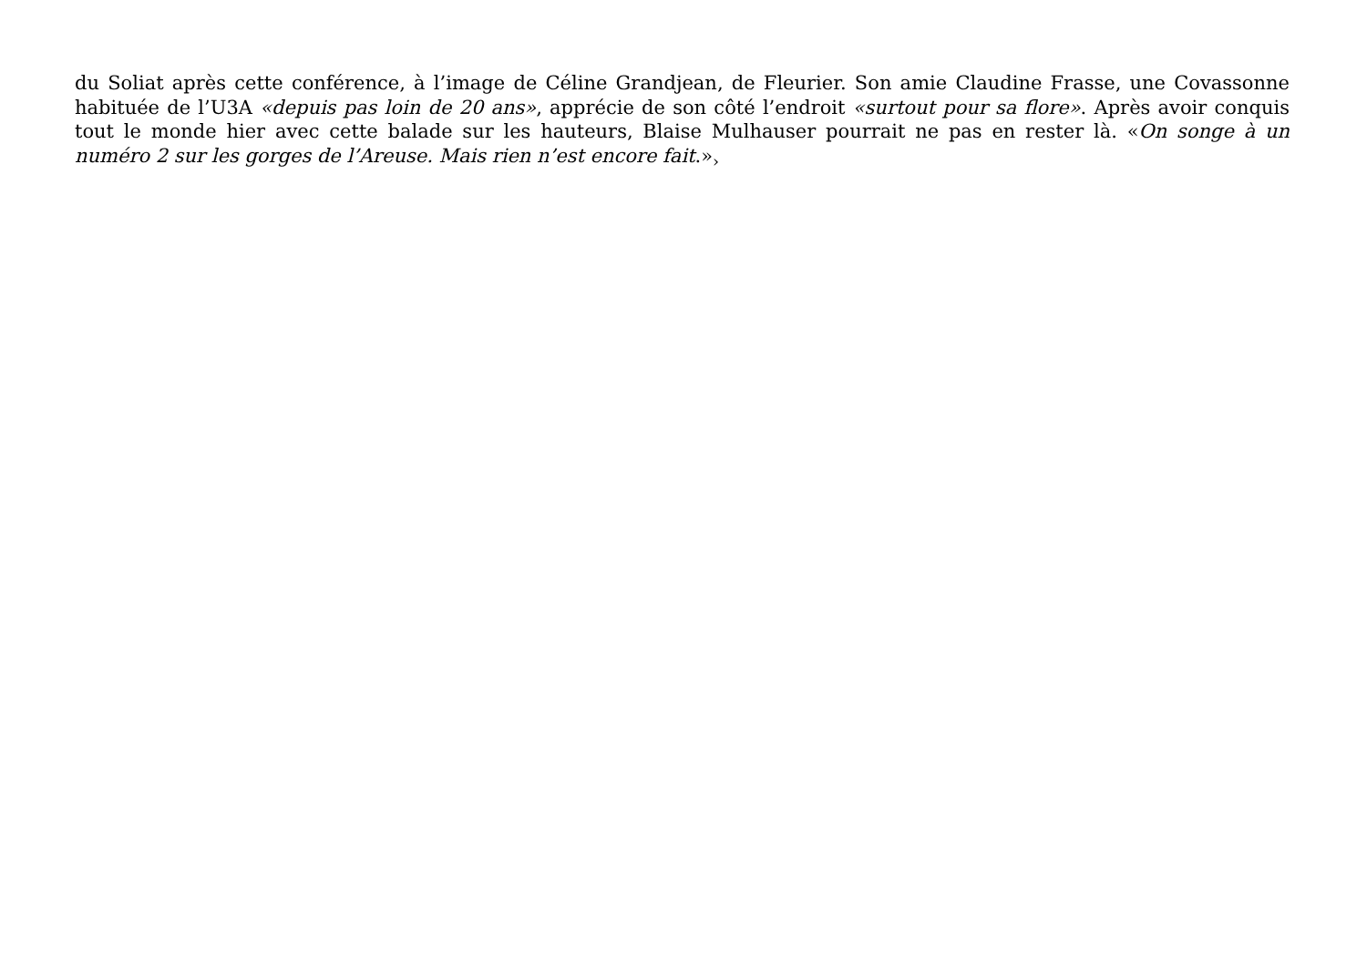du Soliat après cette conférence, à l’image de Céline Grandjean, de Fleurier. Son amie Claudine Frasse, une Covassonne habituée de l’U3A «depuis pas loin de 20 ans», apprécie de son côté l’endroit «surtout pour sa flore». Après avoir conquis tout le monde hier avec cette balade sur les hauteurs, Blaise Mulhauser pourrait ne pas en rester là. «On songe à un numéro 2 sur les gorges de l’Areuse. Mais rien n’est encore fait.»<sub>›</sub>